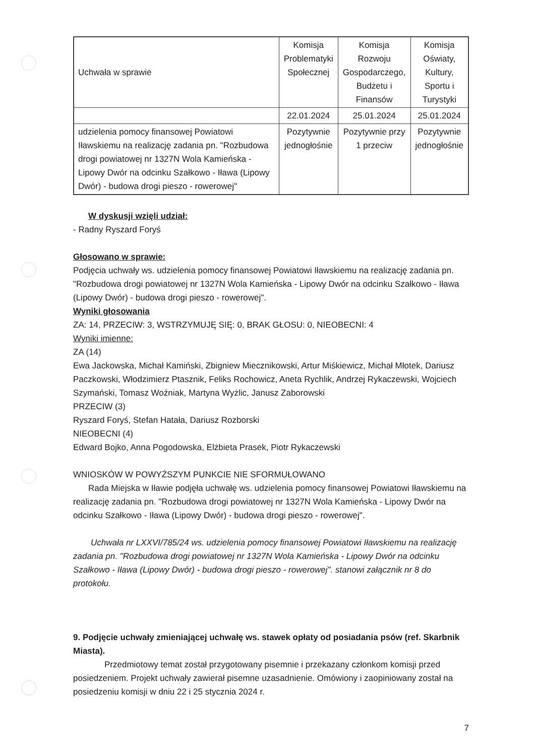| Uchwała w sprawie | Komisja Problematyki Społecznej | Komisja Rozwoju Gospodarczego, Budżetu i Finansów | Komisja Oświaty, Kultury, Sportu i Turystyki |
| | 22.01.2024 | 25.01.2024 | 25.01.2024 |
| udzielenia pomocy finansowej Powiatowi Iławskiemu na realizację zadania pn. "Rozbudowa drogi powiatowej nr 1327N Wola Kamieńska - Lipowy Dwór na odcinku Szałkowo - Iława (Lipowy Dwór) - budowa drogi pieszo - rowerowej" | Pozytywnie jednogłośnie | Pozytywnie przy 1 przeciw | Pozytywnie jednogłośnie |
W dyskusji wzięli udział:
- Radny Ryszard Foryś
Głosowano w sprawie:
Podjęcia uchwały ws. udzielenia pomocy finansowej Powiatowi Iławskiemu na realizację zadania pn. "Rozbudowa drogi powiatowej nr 1327N Wola Kamieńska - Lipowy Dwór na odcinku Szałkowo - Iława (Lipowy Dwór) - budowa drogi pieszo - rowerowej".
Wyniki głosowania
ZA: 14, PRZECIW: 3, WSTRZYMUJĘ SIĘ: 0, BRAK GŁOSU: 0, NIEOBECNI: 4
Wyniki imienne:
ZA (14)
Ewa Jackowska, Michał Kamiński, Zbigniew Miecznikowski, Artur Miśkiewicz, Michał Młotek, Dariusz Paczkowski, Włodzimierz Ptasznik, Feliks Rochowicz, Aneta Rychlik, Andrzej Rykaczewski, Wojciech Szymański, Tomasz Woźniak, Martyna Wyżlic, Janusz Zaborowski
PRZECIW (3)
Ryszard Foryś, Stefan Hatała, Dariusz Rozborski
NIEOBECNI (4)
Edward Bojko, Anna Pogodowska, Elżbieta Prasek, Piotr Rykaczewski
WNIOSKÓW W POWYŻSZYM PUNKCIE NIE SFORMUŁOWANO
Rada Miejska w Iławie podjęła uchwałę ws. udzielenia pomocy finansowej Powiatowi Iławskiemu na realizację zadania pn. "Rozbudowa drogi powiatowej nr 1327N Wola Kamieńska - Lipowy Dwór na odcinku Szałkowo - Iława (Lipowy Dwór) - budowa drogi pieszo - rowerowej".
Uchwała nr LXXVI/785/24 ws. udzielenia pomocy finansowej Powiatowi Iławskiemu na realizację zadania pn. "Rozbudowa drogi powiatowej nr 1327N Wola Kamieńska - Lipowy Dwór na odcinku Szałkowo - Iława (Lipowy Dwór) - budowa drogi pieszo - rowerowej". stanowi załącznik nr 8 do protokołu.
9. Podjęcie uchwały zmieniającej uchwałę ws. stawek opłaty od posiadania psów (ref. Skarbnik Miasta).
Przedmiotowy temat został przygotowany pisemnie i przekazany członkom komisji przed posiedzeniem. Projekt uchwały zawierał pisemne uzasadnienie. Omówiony i zaopiniowany został na posiedzeniu komisji w dniu 22 i 25 stycznia 2024 r.
7